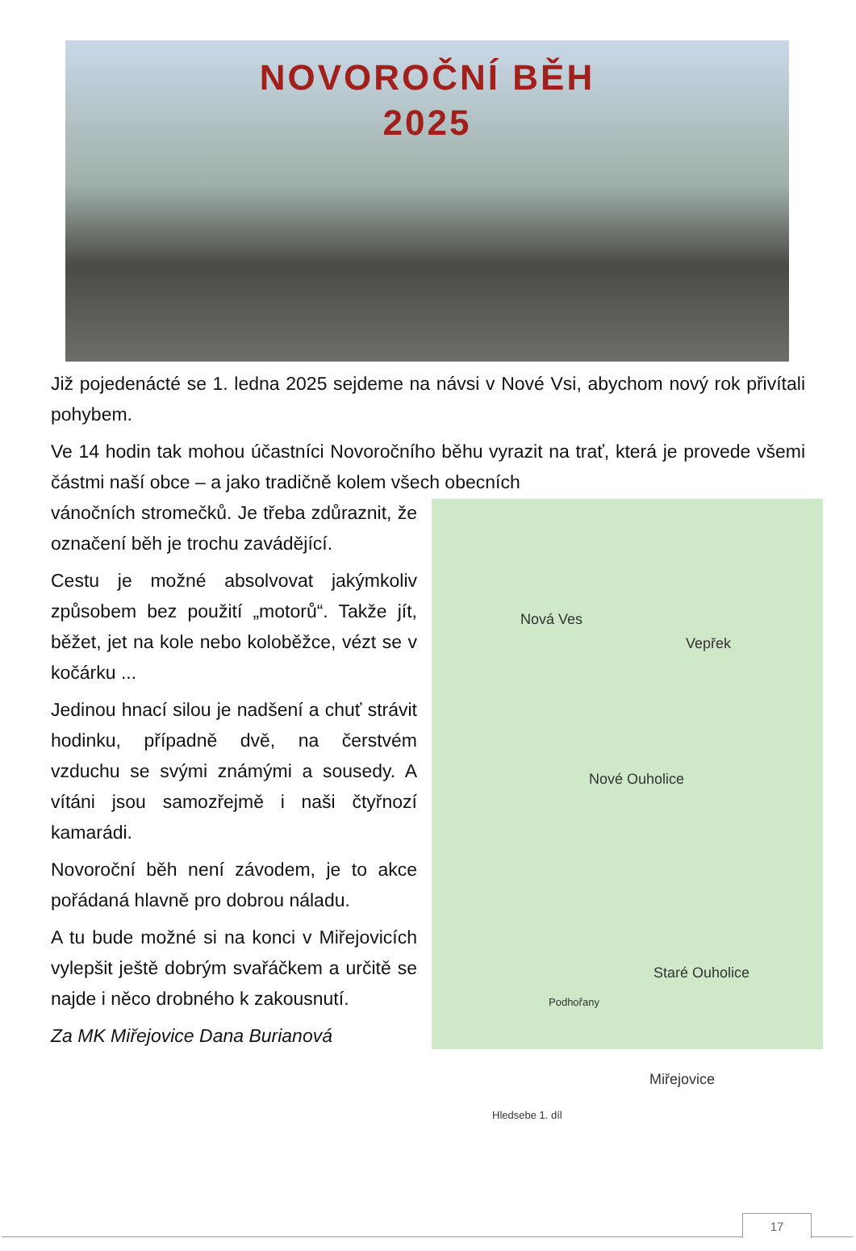NOVOROČNÍ BĚH
2025
Již pojedenácté se 1. ledna 2025 sejdeme na návsi v Nové Vsi, abychom nový rok přivítali pohybem.
Ve 14 hodin tak mohou účastníci Novoročního běhu vyrazit na trať, která je provede všemi částmi naší obce – a jako tradičně kolem všech obecních
Nová Ves
Vepřek
Nové Ouholice
Staré Ouholice
Podhořany
Miřejovice
Hledsebe 1. díl
vánočních stromečků. Je třeba zdůraznit, že označení běh je trochu zavádějící.
Cestu je možné absolvovat jakýmkoliv způsobem bez použití „motorů“. Takže jít, běžet, jet na kole nebo koloběžce, vézt se v kočárku ...
Jedinou hnací silou je nadšení a chuť strávit hodinku, případně dvě, na čerstvém vzduchu se svými známými a sousedy. A vítáni jsou samozřejmě i naši čtyřnozí kamarádi.
Novoroční běh není závodem, je to akce pořádaná hlavně pro dobrou náladu.
A tu bude možné si na konci v Miřejovicích vylepšit ještě dobrým svařáčkem a určitě se najde i něco drobného k zakousnutí.
Za MK Miřejovice Dana Burianová
17